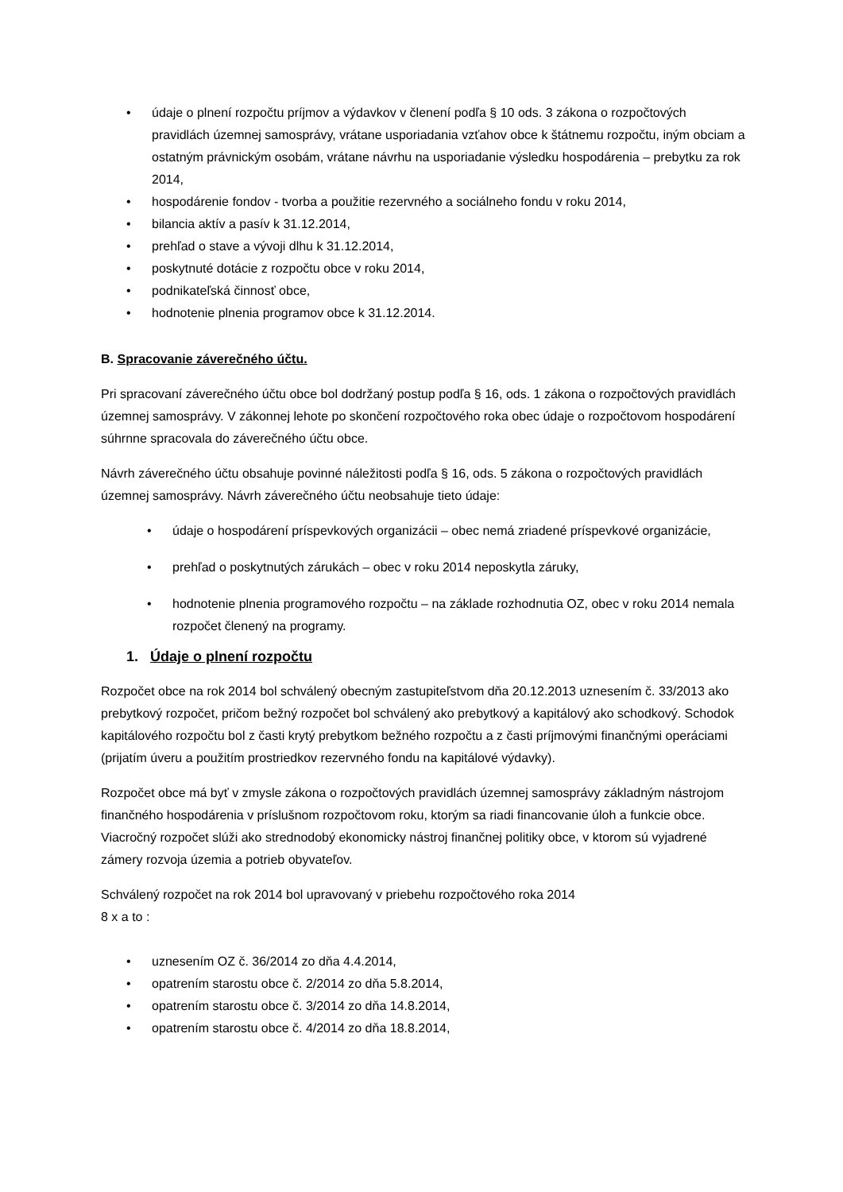• údaje o plnení rozpočtu príjmov a výdavkov v členení podľa § 10 ods. 3 zákona o rozpočtových pravidlách územnej samosprávy, vrátane usporiadania vzťahov obce k štátnemu rozpočtu, iným obciam a ostatným právnickým osobám, vrátane návrhu na usporiadanie výsledku hospodárenia – prebytku za rok 2014,
• hospodárenie fondov - tvorba a použitie rezervného a sociálneho fondu v roku 2014,
• bilancia aktív a pasív k 31.12.2014,
• prehľad o stave a vývoji dlhu k 31.12.2014,
• poskytnuté dotácie z rozpočtu obce v roku 2014,
• podnikateľská činnosť obce,
• hodnotenie plnenia programov obce k 31.12.2014.
B. Spracovanie záverečného účtu.
Pri spracovaní záverečného účtu obce bol dodržaný postup podľa § 16, ods. 1 zákona o rozpočtových pravidlách územnej samosprávy. V zákonnej lehote po skončení rozpočtového roka obec údaje o rozpočtovom hospodárení súhrnne spracovala do záverečného účtu obce.
Návrh záverečného účtu obsahuje povinné náležitosti podľa § 16, ods. 5 zákona o rozpočtových pravidlách územnej samosprávy. Návrh záverečného účtu neobsahuje tieto údaje:
• údaje o hospodárení príspevkových organizácii – obec nemá zriadené príspevkové organizácie,
• prehľad o poskytnutých zárukách – obec v roku 2014 neposkytla záruky,
• hodnotenie plnenia programového rozpočtu – na základe rozhodnutia OZ, obec v roku 2014 nemala rozpočet členený na programy.
1. Údaje o plnení rozpočtu
Rozpočet obce na rok 2014 bol schválený obecným zastupiteľstvom dňa 20.12.2013 uznesením č. 33/2013 ako prebytkový rozpočet, pričom bežný rozpočet bol schválený ako prebytkový a kapitálový ako schodkový. Schodok kapitálového rozpočtu bol z časti krytý prebytkom bežného rozpočtu a z časti príjmovými finančnými operáciami (prijatím úveru a použitím prostriedkov rezervného fondu na kapitálové výdavky).
Rozpočet obce má byť v zmysle zákona o rozpočtových pravidlách územnej samosprávy základným nástrojom finančného hospodárenia v príslušnom rozpočtovom roku, ktorým sa riadi financovanie úloh a funkcie obce. Viacročný rozpočet slúži ako strednodobý ekonomicky nástroj finančnej politiky obce, v ktorom sú vyjadrené zámery rozvoja územia a potrieb obyvateľov.
Schválený rozpočet na rok 2014 bol upravovaný v priebehu rozpočtového roka 2014
8 x a to :
• uznesením OZ č. 36/2014 zo dňa 4.4.2014,
• opatrením starostu obce č. 2/2014 zo dňa 5.8.2014,
• opatrením starostu obce č. 3/2014 zo dňa 14.8.2014,
• opatrením starostu obce č. 4/2014 zo dňa 18.8.2014,